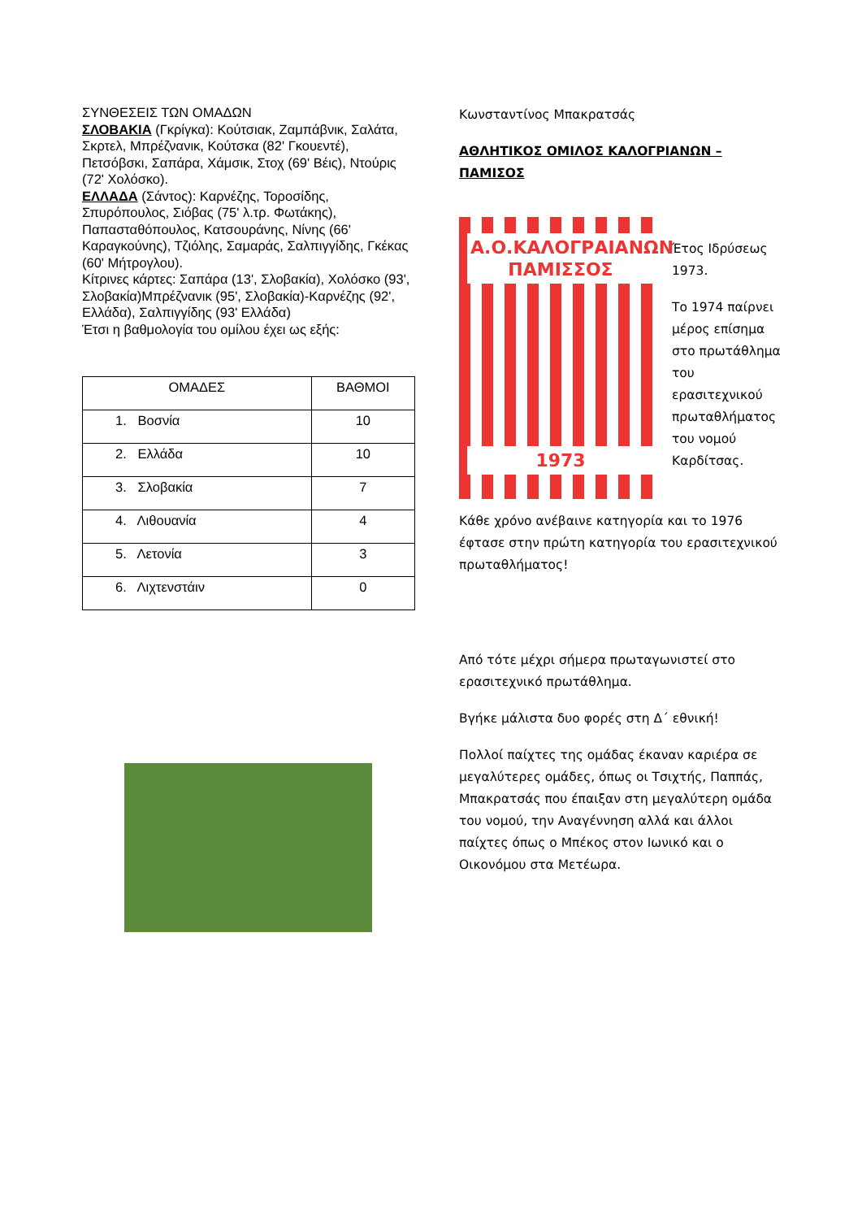ΣΥΝΘΕΣΕΙΣ ΤΩΝ ΟΜΑΔΩΝ
ΣΛΟΒΑΚΙΑ (Γκρίγκα): Κούτσιακ, Ζαμπάβνικ, Σαλάτα, Σκρτελ, Μπρέζνανικ, Κούτσκα (82' Γκουεντέ), Πετσόβσκι, Σαπάρα, Χάμσικ, Στοχ (69' Βέις), Ντούρις (72' Χολόσκο).
ΕΛΛΑΔΑ (Σάντος): Καρνέζης, Τοροσίδης, Σπυρόπουλος, Σιόβας (75' λ.τρ. Φωτάκης), Παπασταθόπουλος, Κατσουράνης, Νίνης (66' Καραγκούνης), Τζιόλης, Σαμαράς, Σαλπιγγίδης, Γκέκας (60' Μήτρογλου).
Κίτρινες κάρτες: Σαπάρα (13', Σλοβακία), Χολόσκο (93', Σλοβακία)Μπρέζνανικ (95', Σλοβακία)-Καρνέζης (92', Ελλάδα), Σαλπιγγίδης (93' Ελλάδα)
Έτσι η βαθμολογία του ομίλου έχει ως εξής:
| ΟΜΑΔΕΣ | ΒΑΘΜΟΙ |
| --- | --- |
| 1. Βοσνία | 10 |
| 2. Ελλάδα | 10 |
| 3. Σλοβακία | 7 |
| 4. Λιθουανία | 4 |
| 5. Λετονία | 3 |
| 6. Λιχτενστάιν | 0 |
Κωνσταντίνος Μπακρατσάς
ΑΘΛΗΤΙΚΟΣ ΟΜΙΛΟΣ ΚΑΛΟΓΡΙΑΝΩΝ – ΠΑΜΙΣΟΣ
Α.Ο.ΚΑΛΟΓΡΑΙΑΝΩΝ ΠΑΜΙΣΣΟΣ
1973
Έτος Ιδρύσεως 1973.
Το 1974 παίρνει μέρος επίσημα στο πρωτάθλημα του ερασιτεχνικού πρωταθλήματος του νομού Καρδίτσας.
Κάθε χρόνο ανέβαινε κατηγορία και το 1976 έφτασε στην πρώτη κατηγορία του ερασιτεχνικού πρωταθλήματος!
Από τότε μέχρι σήμερα πρωταγωνιστεί στο ερασιτεχνικό πρωτάθλημα.
Βγήκε μάλιστα δυο φορές στη Δ΄ εθνική!
Πολλοί παίχτες της ομάδας έκαναν καριέρα σε μεγαλύτερες ομάδες, όπως οι Τσιχτής, Παππάς, Μπακρατσάς που έπαιξαν στη μεγαλύτερη ομάδα του νομού, την Αναγέννηση αλλά και άλλοι παίχτες όπως ο Μπέκος στον Ιωνικό και ο Οικονόμου στα Μετέωρα.